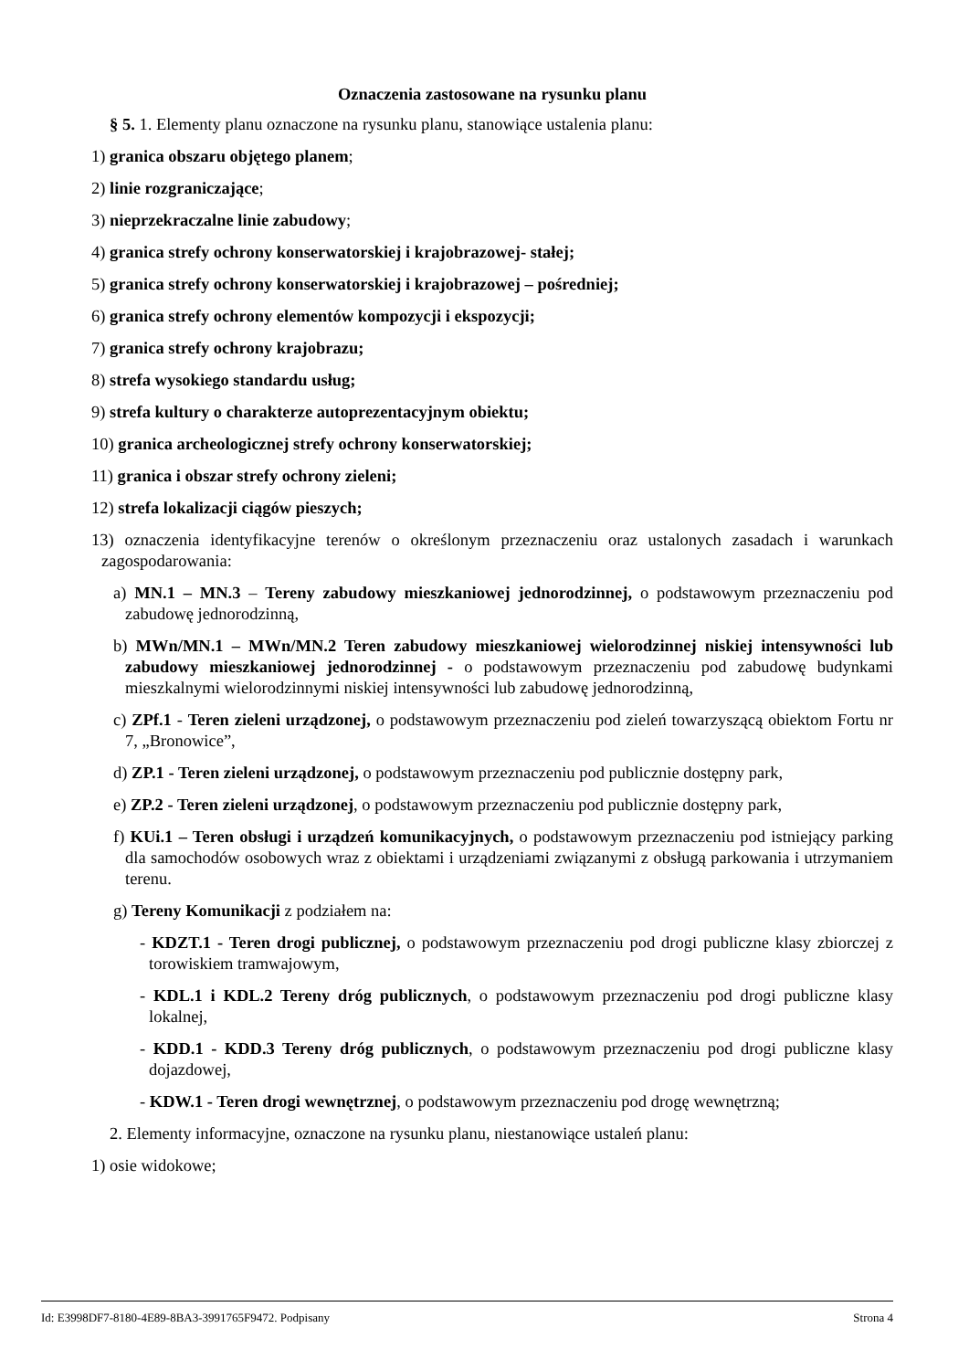Oznaczenia zastosowane na rysunku planu
§ 5. 1. Elementy planu oznaczone na rysunku planu, stanowiące ustalenia planu:
1) granica obszaru objętego planem;
2) linie rozgraniczające;
3) nieprzekraczalne linie zabudowy;
4) granica strefy ochrony konserwatorskiej i krajobrazowej- stałej;
5) granica strefy ochrony konserwatorskiej i krajobrazowej – pośredniej;
6) granica strefy ochrony elementów kompozycji i ekspozycji;
7) granica strefy ochrony krajobrazu;
8) strefa wysokiego standardu usług;
9) strefa kultury o charakterze autoprezentacyjnym obiektu;
10) granica archeologicznej strefy ochrony konserwatorskiej;
11) granica i obszar strefy ochrony zieleni;
12) strefa lokalizacji ciągów pieszych;
13) oznaczenia identyfikacyjne terenów o określonym przeznaczeniu oraz ustalonych zasadach i warunkach zagospodarowania:
a) MN.1 – MN.3 – Tereny zabudowy mieszkaniowej jednorodzinnej, o podstawowym przeznaczeniu pod zabudowę jednorodzinną,
b) MWn/MN.1 – MWn/MN.2 Teren zabudowy mieszkaniowej wielorodzinnej niskiej intensywności lub zabudowy mieszkaniowej jednorodzinnej - o podstawowym przeznaczeniu pod zabudowę budynkami mieszkalnymi wielorodzinnymi niskiej intensywności lub zabudowę jednorodzinną,
c) ZPf.1 - Teren zieleni urządzonej, o podstawowym przeznaczeniu pod zieleń towarzyszącą obiektom Fortu nr 7, „Bronowice”,
d) ZP.1 - Teren zieleni urządzonej, o podstawowym przeznaczeniu pod publicznie dostępny park,
e) ZP.2 - Teren zieleni urządzonej, o podstawowym przeznaczeniu pod publicznie dostępny park,
f) KUi.1 – Teren obsługi i urządzeń komunikacyjnych, o podstawowym przeznaczeniu pod istniejący parking dla samochodów osobowych wraz z obiektami i urządzeniami związanymi z obsługą parkowania i utrzymaniem terenu.
g) Tereny Komunikacji z podziałem na:
- KDZT.1 - Teren drogi publicznej, o podstawowym przeznaczeniu pod drogi publiczne klasy zbiorczej z torowiskiem tramwajowym,
- KDL.1 i KDL.2 Tereny dróg publicznych, o podstawowym przeznaczeniu pod drogi publiczne klasy lokalnej,
- KDD.1 - KDD.3 Tereny dróg publicznych, o podstawowym przeznaczeniu pod drogi publiczne klasy dojazdowej,
- KDW.1 - Teren drogi wewnętrznej, o podstawowym przeznaczeniu pod drogę wewnętrzną;
2. Elementy informacyjne, oznaczone na rysunku planu, niestanowiące ustaleń planu:
1) osie widokowe;
Id: E3998DF7-8180-4E89-8BA3-3991765F9472. Podpisany Strona 4